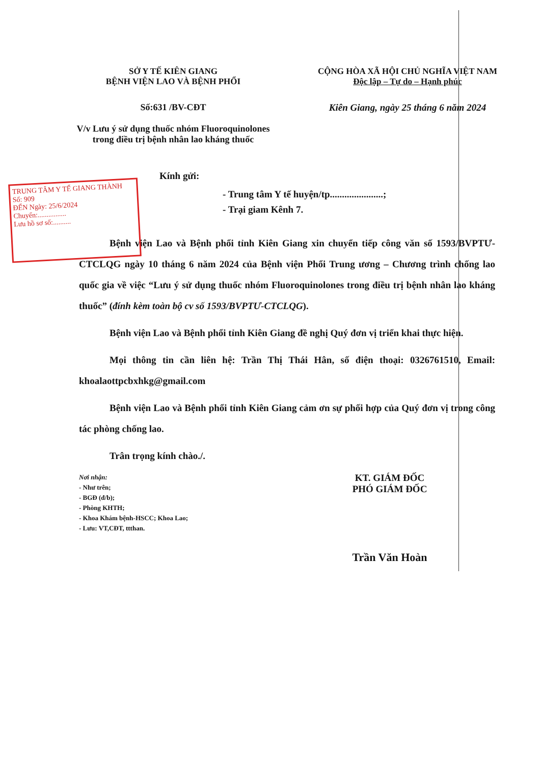SỞ Y TẾ KIÊN GIANG
BỆNH VIỆN LAO VÀ BỆNH PHỔI
CỘNG HÒA XÃ HỘI CHỦ NGHĨA VIỆT NAM
Độc lập – Tự do – Hạnh phúc
Số:631 /BV-CĐT
V/v Lưu ý sử dụng thuốc nhóm Fluoroquinolones trong điều trị bệnh nhân lao kháng thuốc
Kiên Giang, ngày 25 tháng 6 năm 2024
TRUNG TÂM Y TẾ GIANG THÀNH
Số: 909
ĐẾN Ngày: 25/6/2024
Chuyển:................
Lưu hồ sơ số:..........
Kính gửi:
- Trung tâm Y tế huyện/tp......................;
- Trại giam Kênh 7.
Bệnh viện Lao và Bệnh phổi tỉnh Kiên Giang xin chuyển tiếp công văn số 1593/BVPTƯ-CTCLQG ngày 10 tháng 6 năm 2024 của Bệnh viện Phổi Trung ương – Chương trình chống lao quốc gia về việc “Lưu ý sử dụng thuốc nhóm Fluoroquinolones trong điều trị bệnh nhân lao kháng thuốc” (đính kèm toàn bộ cv số 1593/BVPTƯ-CTCLQG).
Bệnh viện Lao và Bệnh phổi tỉnh Kiên Giang đề nghị Quý đơn vị triển khai thực hiện.
Mọi thông tin cần liên hệ: Trần Thị Thái Hân, số điện thoại: 0326761510, Email: khoalaottpcbxhkg@gmail.com
Bệnh viện Lao và Bệnh phổi tỉnh Kiên Giang cảm ơn sự phối hợp của Quý đơn vị trong công tác phòng chống lao.
Trân trọng kính chào./.
Nơi nhận:
- Như trên;
- BGĐ (đ/b);
- Phòng KHTH;
- Khoa Khám bệnh-HSCC; Khoa Lao;
- Lưu: VT,CĐT, ttthan.
KT. GIÁM ĐỐC
PHÓ GIÁM ĐỐC
Trần Văn Hoàn